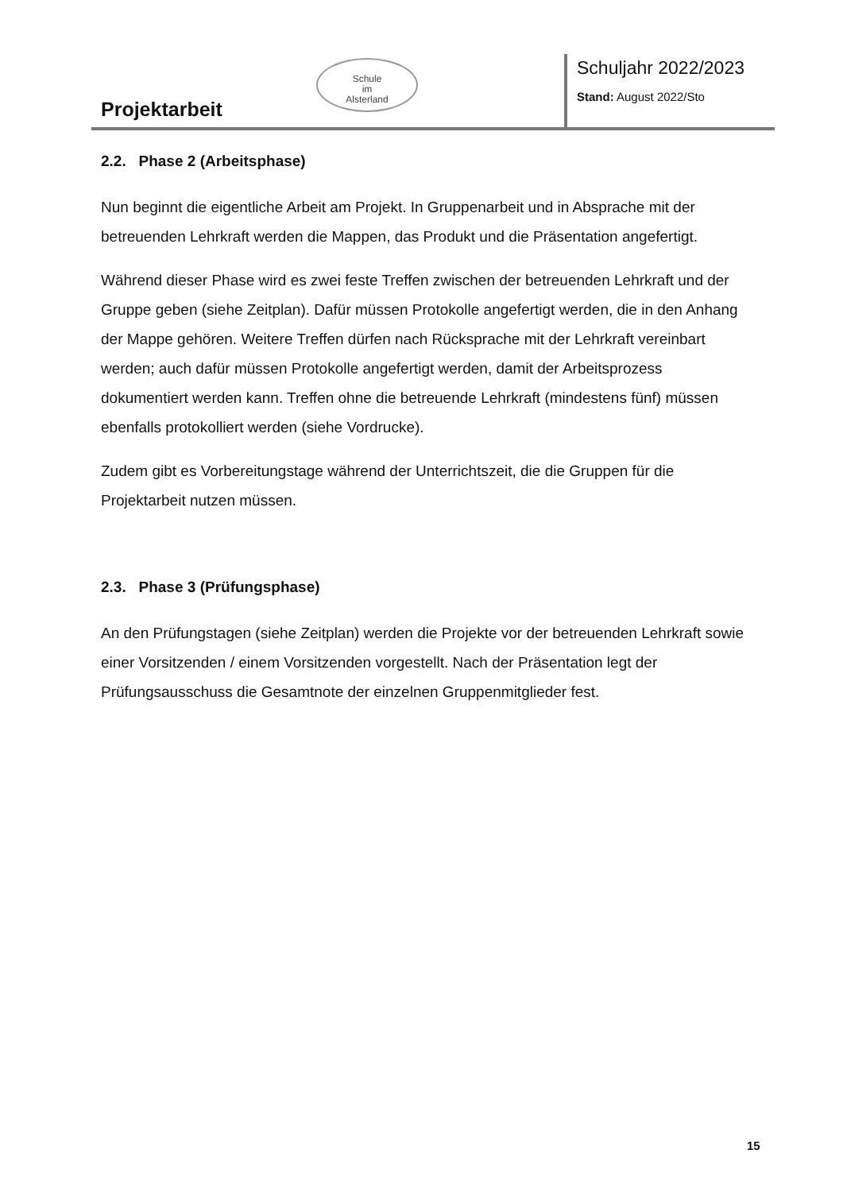Projektarbeit
Schule
im
Alsterland
Schuljahr 2022/2023
Stand: August 2022/Sto
2.2. Phase 2 (Arbeitsphase)
Nun beginnt die eigentliche Arbeit am Projekt. In Gruppenarbeit und in Absprache mit der betreuenden Lehrkraft werden die Mappen, das Produkt und die Präsentation angefertigt.
Während dieser Phase wird es zwei feste Treffen zwischen der betreuenden Lehrkraft und der Gruppe geben (siehe Zeitplan). Dafür müssen Protokolle angefertigt werden, die in den Anhang der Mappe gehören. Weitere Treffen dürfen nach Rücksprache mit der Lehrkraft vereinbart werden; auch dafür müssen Protokolle angefertigt werden, damit der Arbeitsprozess dokumentiert werden kann. Treffen ohne die betreuende Lehrkraft (mindestens fünf) müssen ebenfalls protokolliert werden (siehe Vordrucke).
Zudem gibt es Vorbereitungstage während der Unterrichtszeit, die die Gruppen für die Projektarbeit nutzen müssen.
2.3. Phase 3 (Prüfungsphase)
An den Prüfungstagen (siehe Zeitplan) werden die Projekte vor der betreuenden Lehrkraft sowie einer Vorsitzenden / einem Vorsitzenden vorgestellt. Nach der Präsentation legt der Prüfungsausschuss die Gesamtnote der einzelnen Gruppenmitglieder fest.
15